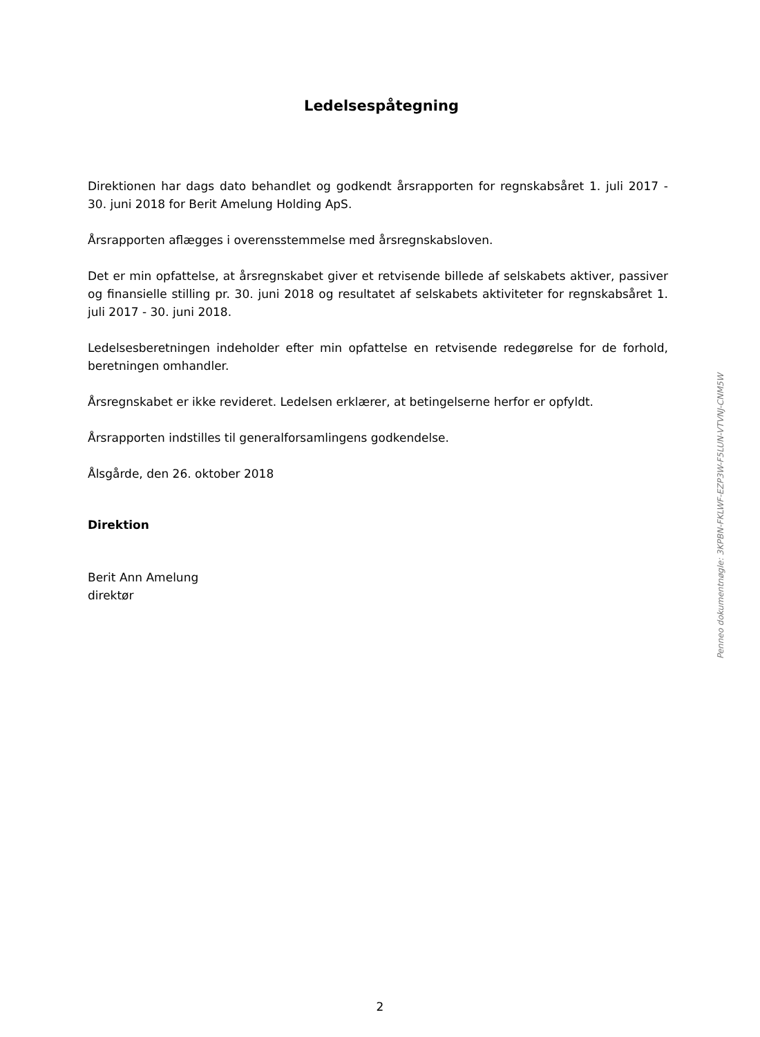Ledelsespåtegning
Direktionen har dags dato behandlet og godkendt årsrapporten for regnskabsåret 1. juli 2017 - 30. juni 2018 for Berit Amelung Holding ApS.
Årsrapporten aflægges i overensstemmelse med årsregnskabsloven.
Det er min opfattelse, at årsregnskabet giver et retvisende billede af selskabets aktiver, passiver og finansielle stilling pr. 30. juni 2018 og resultatet af selskabets aktiviteter for regnskabsåret 1. juli 2017 - 30. juni 2018.
Ledelsesberetningen indeholder efter min opfattelse en retvisende redegørelse for de forhold, beretningen omhandler.
Årsregnskabet er ikke revideret. Ledelsen erklærer, at betingelserne herfor er opfyldt.
Årsrapporten indstilles til generalforsamlingens godkendelse.
Ålsgårde, den 26. oktober 2018
Direktion
Berit Ann Amelung
direktør
Penneo dokumentnøgle: 3KPBN-FKLWF-EZP3W-F5LUN-VTVNJ-CNM5W
2